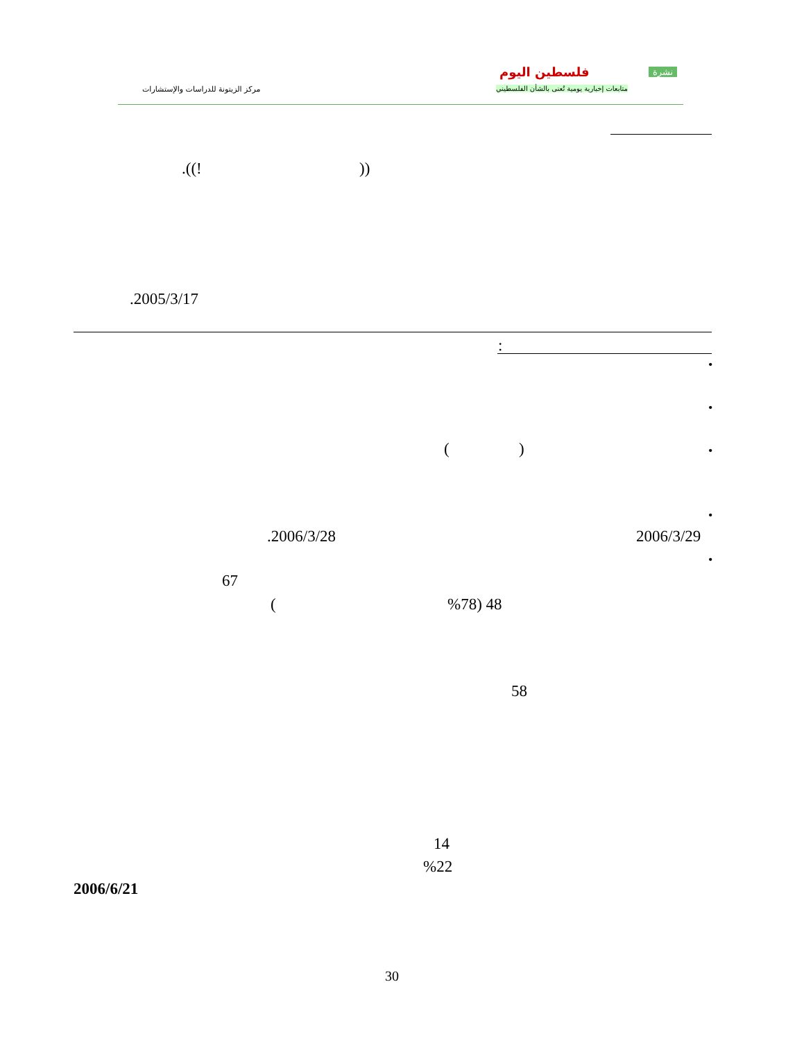فلسطين اليوم نشرة
متابعات إخبارية يومية تُعنى بالشأن الفلسطيني
مركز الزيتونة للدراسات والإستشارات
.((! ))
.2005/3/17
:
•
•
•
( )
•
2006/3/29
.2006/3/28
•
67
%78) 48
(
58
14
%22
2006/6/21
30